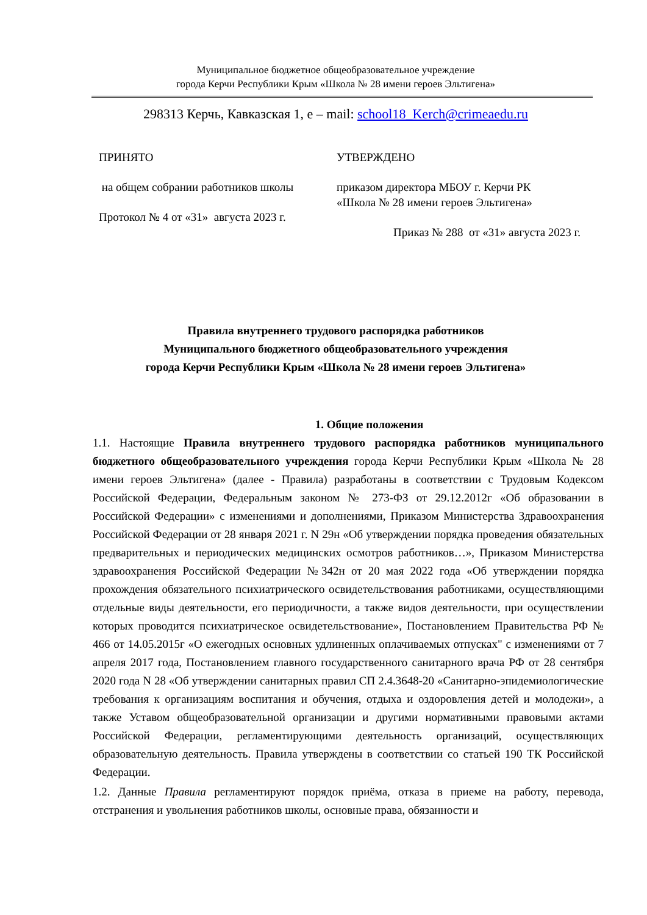Муниципальное бюджетное общеобразовательное учреждение
города Керчи Республики Крым «Школа № 28 имени героев Эльтигена»
298313 Керчь, Кавказская 1, е – mail: school18_Kerch@crimeaedu.ru
ПРИНЯТО
на общем собрании работников школы
Протокол № 4 от «31» августа 2023 г.
УТВЕРЖДЕНО
приказом директора МБОУ г. Керчи РК
«Школа № 28 имени героев Эльтигена»
Приказ № 288 от «31» августа 2023 г.
Правила внутреннего трудового распорядка работников
Муниципального бюджетного общеобразовательного учреждения
города Керчи Республики Крым «Школа № 28 имени героев Эльтигена»
1. Общие положения
1.1. Настоящие Правила внутреннего трудового распорядка работников муниципального бюджетного общеобразовательного учреждения города Керчи Республики Крым «Школа № 28 имени героев Эльтигена» (далее - Правила) разработаны в соответствии с Трудовым Кодексом Российской Федерации, Федеральным законом № 273-ФЗ от 29.12.2012г «Об образовании в Российской Федерации» с изменениями и дополнениями, Приказом Министерства Здравоохранения Российской Федерации от 28 января 2021 г. N 29н «Об утверждении порядка проведения обязательных предварительных и периодических медицинских осмотров работников…», Приказом Министерства здравоохранения Российской Федерации №342н от 20 мая 2022 года «Об утверждении порядка прохождения обязательного психиатрического освидетельствования работниками, осуществляющими отдельные виды деятельности, его периодичности, а также видов деятельности, при осуществлении которых проводится психиатрическое освидетельствование», Постановлением Правительства РФ № 466 от 14.05.2015г «О ежегодных основных удлиненных оплачиваемых отпусках" с изменениями от 7 апреля 2017 года, Постановлением главного государственного санитарного врача РФ от 28 сентября 2020 года N 28 «Об утверждении санитарных правил СП 2.4.3648-20 «Санитарно-эпидемиологические требования к организациям воспитания и обучения, отдыха и оздоровления детей и молодежи», а также Уставом общеобразовательной организации и другими нормативными правовыми актами Российской Федерации, регламентирующими деятельность организаций, осуществляющих образовательную деятельность. Правила утверждены в соответствии со статьей 190 ТК Российской Федерации.
1.2. Данные Правила регламентируют порядок приёма, отказа в приеме на работу, перевода, отстранения и увольнения работников школы, основные права, обязанности и